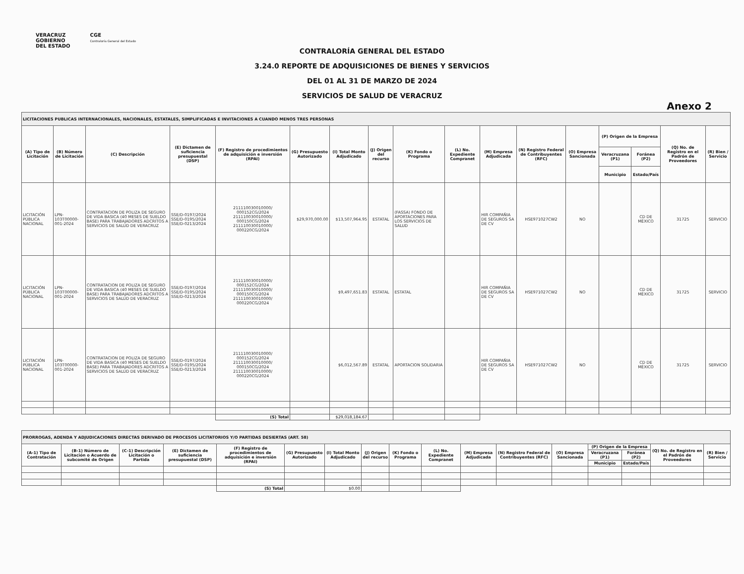VERACRUZ
GOBIERNO
DEL ESTADO
CGE
Contraloría General del Estado
CONTRALORÍA GENERAL DEL ESTADO
3.24.0 REPORTE DE ADQUISICIONES DE BIENES Y SERVICIOS
DEL 01 AL 31 DE MARZO DE 2024
SERVICIOS DE SALUD DE VERACRUZ
Anexo 2
| LICITACIONES PUBLICAS INTERNACIONALES, NACIONALES, ESTATALES, SIMPLIFICADAS E INVITACIONES A CUANDO MENOS TRES PERSONAS | | | | | | | | | | | | | | | | |
| (A) Tipo de Licitación | (B) Número de Licitación | (C) Descripción | (E) Dictamen de suficiencia presupuestal (DSP) | (F) Registro de procedimientos de adquisición e inversión (RPAI) | (G) Presupuesto Autorizado | (I) Total Monto Adjudicado | (J) Origen del recurso | (K) Fondo o Programa | (L) No. Expediente Compranet | (M) Empresa Adjudicada | (N) Registro Federal de Contribuyentes (RFC) | (O) Empresa Sancionada | (P) Origen de la Empresa | | (Q) No. de Registro en el Padrón de Proveedores | (R) Bien / Servicio |
| | | | | | | | | | | | | | Veracruzana (P1) | Foránea (P2) | | |
| | | | | | | | | | | | | | Municipio | Estado/País | | |
| LICITACIÓN PÚBLICA NACIONAL | LPN-103T00000-001-2024 | CONTRATACION DE POLIZA DE SEGURO DE VIDA BASICA (40 MESES DE SUELDO BASE) PARA TRABAJADORES ADCRITOS A SERVICIOS DE SALUD DE VERACRUZ | SSE/D-0197/2024 SSE/D-0195/2024 SSE/D-0213/2024 | 211110030010000/ 000152CG/2024 211110030010000/ 000150CG/2024 211110030010000/ 000220CG/2024 | $29,970,000.00 | $13,507,964.95 | ESTATAL | (FASSA) FONDO DE APORTACIONES PARA LOS SERVICIOS DE SALUD | | HIR COMPAÑIA DE SEGUROS SA DE CV | HSE971027CW2 | NO | | CD DE MÉXICO | 31725 | SERVICIO |
| LICITACIÓN PÚBLICA NACIONAL | LPN-103T00000-001-2024 | CONTRATACION DE POLIZA DE SEGURO DE VIDA BASICA (40 MESES DE SUELDO BASE) PARA TRABAJADORES ADCRITOS A SERVICIOS DE SALUD DE VERACRUZ | SSE/D-0197/2024 SSE/D-0195/2024 SSE/D-0213/2024 | 211110030010000/ 000152CG/2024 211110030010000/ 000150CG/2024 211110030010000/ 000220CG/2024 | | $9,497,651.83 | ESTATAL | ESTATAL | | HIR COMPAÑIA DE SEGUROS SA DE CV | HSE971027CW2 | NO | | CD DE MÉXICO | 31725 | SERVICIO |
| LICITACIÓN PÚBLICA NACIONAL | LPN-103T00000-001-2024 | CONTRATACION DE POLIZA DE SEGURO DE VIDA BASICA (40 MESES DE SUELDO BASE) PARA TRABAJADORES ADCRITOS A SERVICIOS DE SALUD DE VERACRUZ | SSE/D-0197/2024 SSE/D-0195/2024 SSE/D-0213/2024 | 211110030010000/ 000152CG/2024 211110030010000/ 000150CG/2024 211110030010000/ 000220CG/2024 | | $6,012,567.89 | ESTATAL | APORTACION SOLIDARIA | | HIR COMPAÑIA DE SEGUROS SA DE CV | HSE971027CW2 | NO | | CD DE MÉXICO | 31725 | SERVICIO |
| | | | | (S) Total | | $29,018,184.67 | | | | | | | | | | |
| PRORROGAS, ADENDA Y ADJUDICACIONES DIRECTAS DERIVADO DE PROCESOS LICITATORIOS Y/O PARTIDAS DESIERTAS (ART. 58) | | | | | | | | | | | | | | | | |
| (A-1) Tipo de Contratación | (B-1) Número de Licitación o Acuerdo de subcomité de Origen | (C-1) Descripción Licitación o Partida | (E) Dictamen de suficiencia presupuestal (DSP) | (F) Registro de procedimientos de adquisición e inversión (RPAI) | (G) Presupuesto Autorizado | (I) Total Monto Adjudicado | (J) Origen del recurso | (K) Fondo o Programa | (L) No. Expediente Compranet | (M) Empresa Adjudicada | (N) Registro Federal de Contribuyentes (RFC) | (O) Empresa Sancionada | (P) Origen de la Empresa | | (Q) No. de Registro en el Padrón de Proveedores | (R) Bien / Servicio |
| | | | | | | | | | | | | | Veracruzana (P1) | Foránea (P2) | | |
| | | | | | | | | | | | | | Municipio | Estado/País | | |
| | | | | (S) Total | | $0.00 | | | | | | | | | | |